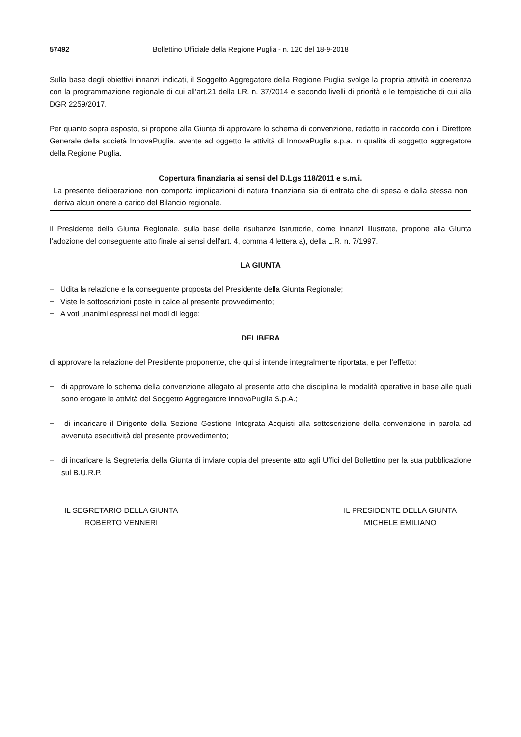57492 Bollettino Ufficiale della Regione Puglia - n. 120 del 18-9-2018
Sulla base degli obiettivi innanzi indicati, il Soggetto Aggregatore della Regione Puglia svolge la propria attività in coerenza con la programmazione regionale di cui all’art.21 della LR. n. 37/2014 e secondo livelli di priorità e le tempistiche di cui alla DGR 2259/2017.
Per quanto sopra esposto, si propone alla Giunta di approvare lo schema di convenzione, redatto in raccordo con il Direttore Generale della società InnovaPuglia, avente ad oggetto le attività di InnovaPuglia s.p.a. in qualità di soggetto aggregatore della Regione Puglia.
Copertura finanziaria ai sensi del D.Lgs 118/2011 e s.m.i.
La presente deliberazione non comporta implicazioni di natura finanziaria sia di entrata che di spesa e dalla stessa non deriva alcun onere a carico del Bilancio regionale.
Il Presidente della Giunta Regionale, sulla base delle risultanze istruttorie, come innanzi illustrate, propone alla Giunta l’adozione del conseguente atto finale ai sensi dell’art. 4, comma 4 lettera a), della L.R. n. 7/1997.
LA GIUNTA
− Udita la relazione e la conseguente proposta del Presidente della Giunta Regionale;
− Viste le sottoscrizioni poste in calce al presente provvedimento;
− A voti unanimi espressi nei modi di legge;
DELIBERA
di approvare la relazione del Presidente proponente, che qui si intende integralmente riportata, e per l’effetto:
− di approvare lo schema della convenzione allegato al presente atto che disciplina le modalità operative in base alle quali sono erogate le attività del Soggetto Aggregatore InnovaPuglia S.p.A.;
− di incaricare il Dirigente della Sezione Gestione Integrata Acquisti alla sottoscrizione della convenzione in parola ad avvenuta esecutività del presente provvedimento;
− di incaricare la Segreteria della Giunta di inviare copia del presente atto agli Uffici del Bollettino per la sua pubblicazione sul B.U.R.P.
IL SEGRETARIO DELLA GIUNTA
ROBERTO VENNERI
IL PRESIDENTE DELLA GIUNTA
MICHELE EMILIANO